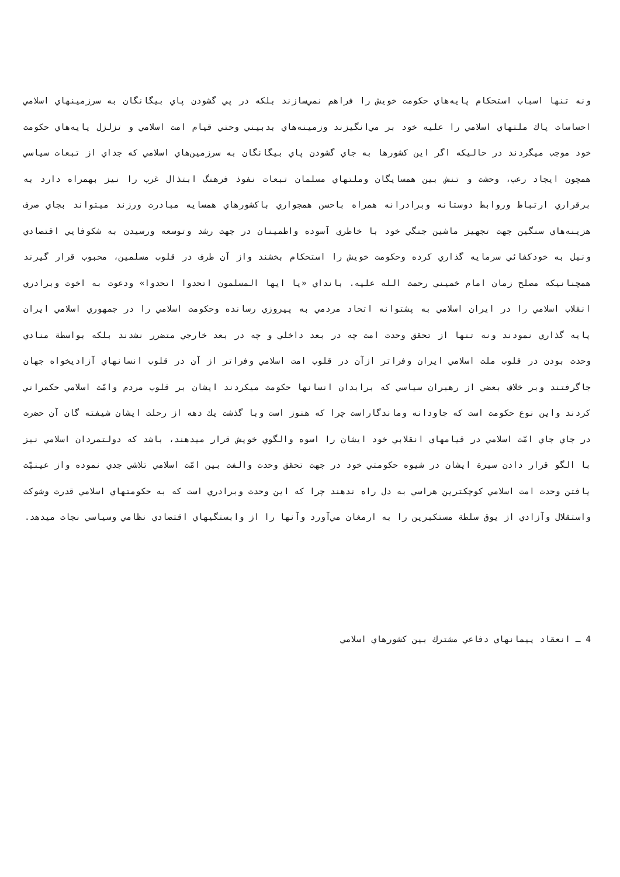ونه تنها اسباب استحكام پايه‌هاي حكومت خويش را فراهم نمي‌سازند بلكه در پي گشودن پاي بيگانگان به سرزمينهاي اسلامي احساسات پاك ملتهاي اسلامي را عليه خود بر مي‌انگيزند وزمينه‌هاي بدبيني وحتي قيام امت اسلامي و تزلزل پايه‌هاي حكومت خود موجب ميگردند در حاليكه اگر اين كشورها به جاي گشودن پاي بيگانگان به سرزمين‌هاي اسلامي كه جداي از تبعات سياسي همچون ايجاد رعب، وحشت و تنش بين همسايگان وملتهاي مسلمان تبعات نفوذ فرهنگ ابتذال غرب را نيز بهمراه دارد به برقراري ارتباط وروابط دوستانه وبرادرانه همراه باحسن همجواري باكشورهاي همسايه مبادرت ورزند ميتواند بجاي صرف هزينه‌هاي سنگين جهت تجهيز ماشين جنگي خود با خاطري آسوده واطمينان در جهت رشد وتوسعه ورسيدن به شكوفايي اقتصادي ونيل به خودكفائي سرمايه گذاري كرده وحكومت خويش را استحكام بخشند واز آن طرف در قلوب مسلمين، محبوب قرار گيرند همچنانيكه مصلح زمان امام خميني رحمت الله عليه. بانداي «يا ايها المسلمون اتحدوا اتحدوا» ودعوت به اخوت وبرادري انقلاب اسلامي را در ايران اسلامي به پشتوانه اتحاد مردمي به پيروزي رسانده وحكومت اسلامي را در جمهوري اسلامي ايران پايه گذاري نمودند ونه تنها از تحقق وحدت امت چه در بعد داخلي و چه در بعد خارجي متضرر نشدند بلكه بواسطة منادي وحدت بودن در قلوب ملت اسلامي ايران وفراتر ازآن در قلوب امت اسلامي وفراتر از آن در قلوب انسانهاي آزاديخواه جهان جاگرفتند وبر خلاف بعضي از رهبران سياسي كه برابدان انسانها حكومت ميكردند ايشان بر قلوب مردم وامّت اسلامي حكمراني كردند واين نوع حكومت است كه جاودانه وماندگاراست چرا كه هنوز است وبا گذشت يك دهه از رحلت ايشان شيفته گان آن حضرت در جاي جاي امّت اسلامي در قيامهاي انقلابي خود ايشان را اسوه والگوي خويش قرار ميدهند، باشد كه دولتمردان اسلامي نيز با الگو قرار دادن سيرة ايشان در شيوه حكومتي خود در جهت تحقق وحدت والفت بين امّت اسلامي تلاشي جدي نموده واز عينيّت يافتن وحدت امت اسلامي كوچكترين هراسي به دل راه ندهند چرا كه اين وحدت وبرادري است كه به حكومتهاي اسلامي قدرت وشوكت واستقلال وآزادي از يوق سلطة مستكبرين را به ارمغان مي‌آورد وآنها را از وابستگيهاي اقتصادي نظامي وسياسي نجات ميدهد.
4 ـ انعقاد پيمانهاي دفاعي مشترك بين كشورهاي اسلامي